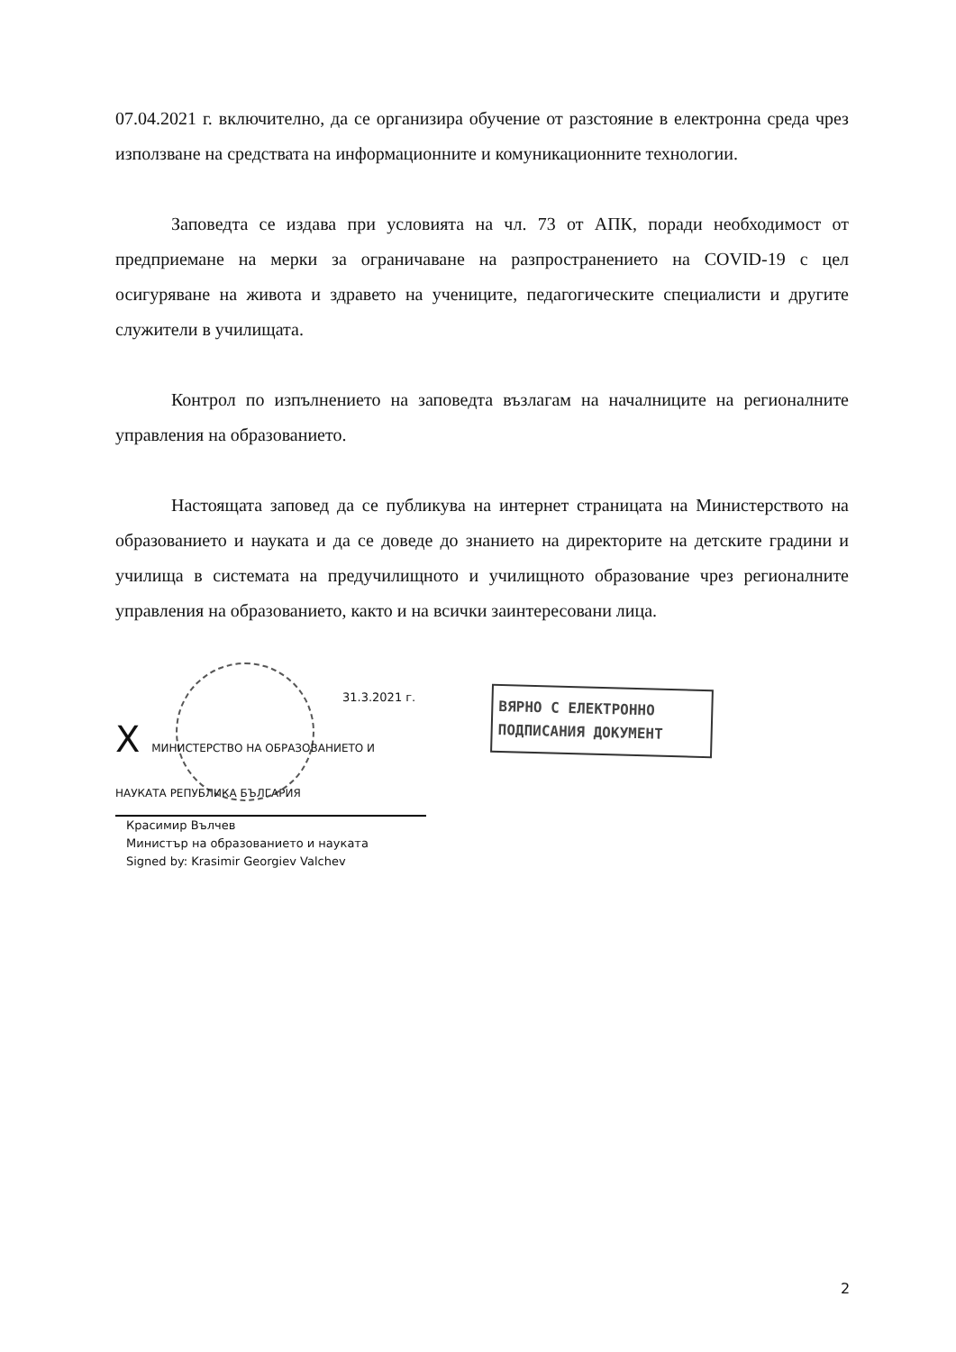07.04.2021 г. включително, да се организира обучение от разстояние в електронна среда чрез използване на средствата на информационните и комуникационните технологии.
Заповедта се издава при условията на чл. 73 от АПК, поради необходимост от предприемане на мерки за ограничаване на разпространението на COVID-19 с цел осигуряване на живота и здравето на учениците, педагогическите специалисти и другите служители в училищата.
Контрол по изпълнението на заповедта възлагам на началниците на регионалните управления на образованието.
Настоящата заповед да се публикува на интернет страницата на Министерството на образованието и науката и да се доведе до знанието на директорите на детските градини и училища в системата на предучилищното и училищното образование чрез регионалните управления на образованието, както и на всички заинтересовани лица.
31.3.2021 г.
X МИНИСТЕРСТВО НА ОБРАЗОВАНИЕТО И НАУКАТА РЕПУБЛИКА БЪЛГАРИЯ
Красимир Вълчев
Министър на образованието и науката
Signed by: Krasimir Georgiev Valchev
ВЯРНО С ЕЛЕКТРОННО
ПОДПИСАНИЯ ДОКУМЕНТ
2